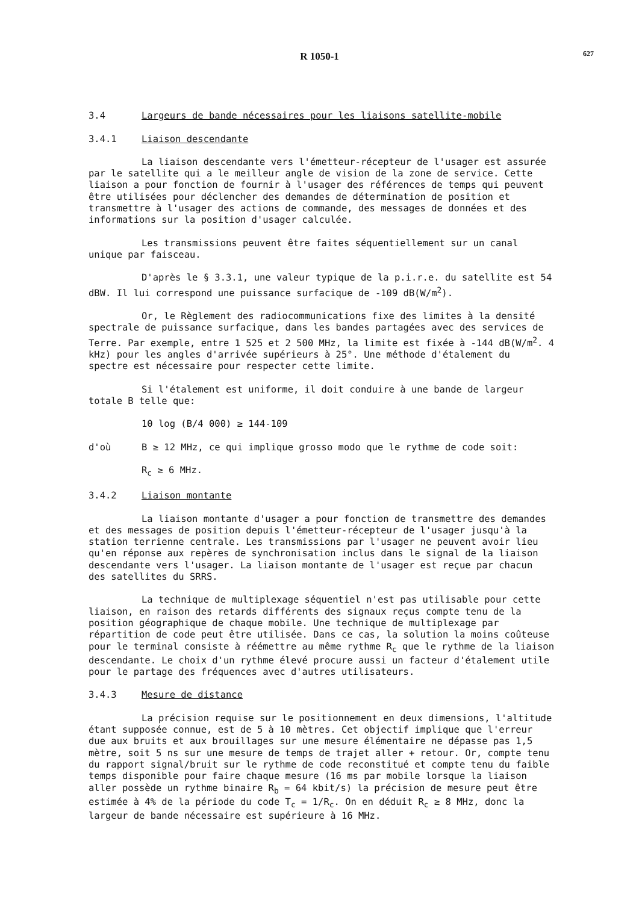R 1050-1 627
3.4 Largeurs de bande nécessaires pour les liaisons satellite-mobile
3.4.1 Liaison descendante
La liaison descendante vers l'émetteur-récepteur de l'usager est assurée par le satellite qui a le meilleur angle de vision de la zone de service. Cette liaison a pour fonction de fournir à l'usager des références de temps qui peuvent être utilisées pour déclencher des demandes de détermination de position et transmettre à l'usager des actions de commande, des messages de données et des informations sur la position d'usager calculée.
Les transmissions peuvent être faites séquentiellement sur un canal unique par faisceau.
D'après le § 3.3.1, une valeur typique de la p.i.r.e. du satellite est 54 dBW. Il lui correspond une puissance surfacique de -109 dB(W/m<sup>2</sup>).
Or, le Règlement des radiocommunications fixe des limites à la densité spectrale de puissance surfacique, dans les bandes partagées avec des services de Terre. Par exemple, entre 1 525 et 2 500 MHz, la limite est fixée à -144 dB(W/m<sup>2</sup>. 4 kHz) pour les angles d'arrivée supérieurs à 25°. Une méthode d'étalement du spectre est nécessaire pour respecter cette limite.
Si l'étalement est uniforme, il doit conduire à une bande de largeur totale B telle que:
10 log (B/4 000) ≥ 144-109
d'où B ≥ 12 MHz, ce qui implique grosso modo que le rythme de code soit:
R<sub>c</sub> ≥ 6 MHz.
3.4.2 Liaison montante
La liaison montante d'usager a pour fonction de transmettre des demandes et des messages de position depuis l'émetteur-récepteur de l'usager jusqu'à la station terrienne centrale. Les transmissions par l'usager ne peuvent avoir lieu qu'en réponse aux repères de synchronisation inclus dans le signal de la liaison descendante vers l'usager. La liaison montante de l'usager est reçue par chacun des satellites du SRRS.
La technique de multiplexage séquentiel n'est pas utilisable pour cette liaison, en raison des retards différents des signaux reçus compte tenu de la position géographique de chaque mobile. Une technique de multiplexage par répartition de code peut être utilisée. Dans ce cas, la solution la moins coûteuse pour le terminal consiste à réémettre au même rythme R<sub>c</sub> que le rythme de la liaison descendante. Le choix d'un rythme élevé procure aussi un facteur d'étalement utile pour le partage des fréquences avec d'autres utilisateurs.
3.4.3 Mesure de distance
La précision requise sur le positionnement en deux dimensions, l'altitude étant supposée connue, est de 5 à 10 mètres. Cet objectif implique que l'erreur due aux bruits et aux brouillages sur une mesure élémentaire ne dépasse pas 1,5 mètre, soit 5 ns sur une mesure de temps de trajet aller + retour. Or, compte tenu du rapport signal/bruit sur le rythme de code reconstitué et compte tenu du faible temps disponible pour faire chaque mesure (16 ms par mobile lorsque la liaison aller possède un rythme binaire R<sub>b</sub> = 64 kbit/s) la précision de mesure peut être estimée à 4% de la période du code T<sub>c</sub> = 1/R<sub>c</sub>. On en déduit R<sub>c</sub> ≥ 8 MHz, donc la largeur de bande nécessaire est supérieure à 16 MHz.